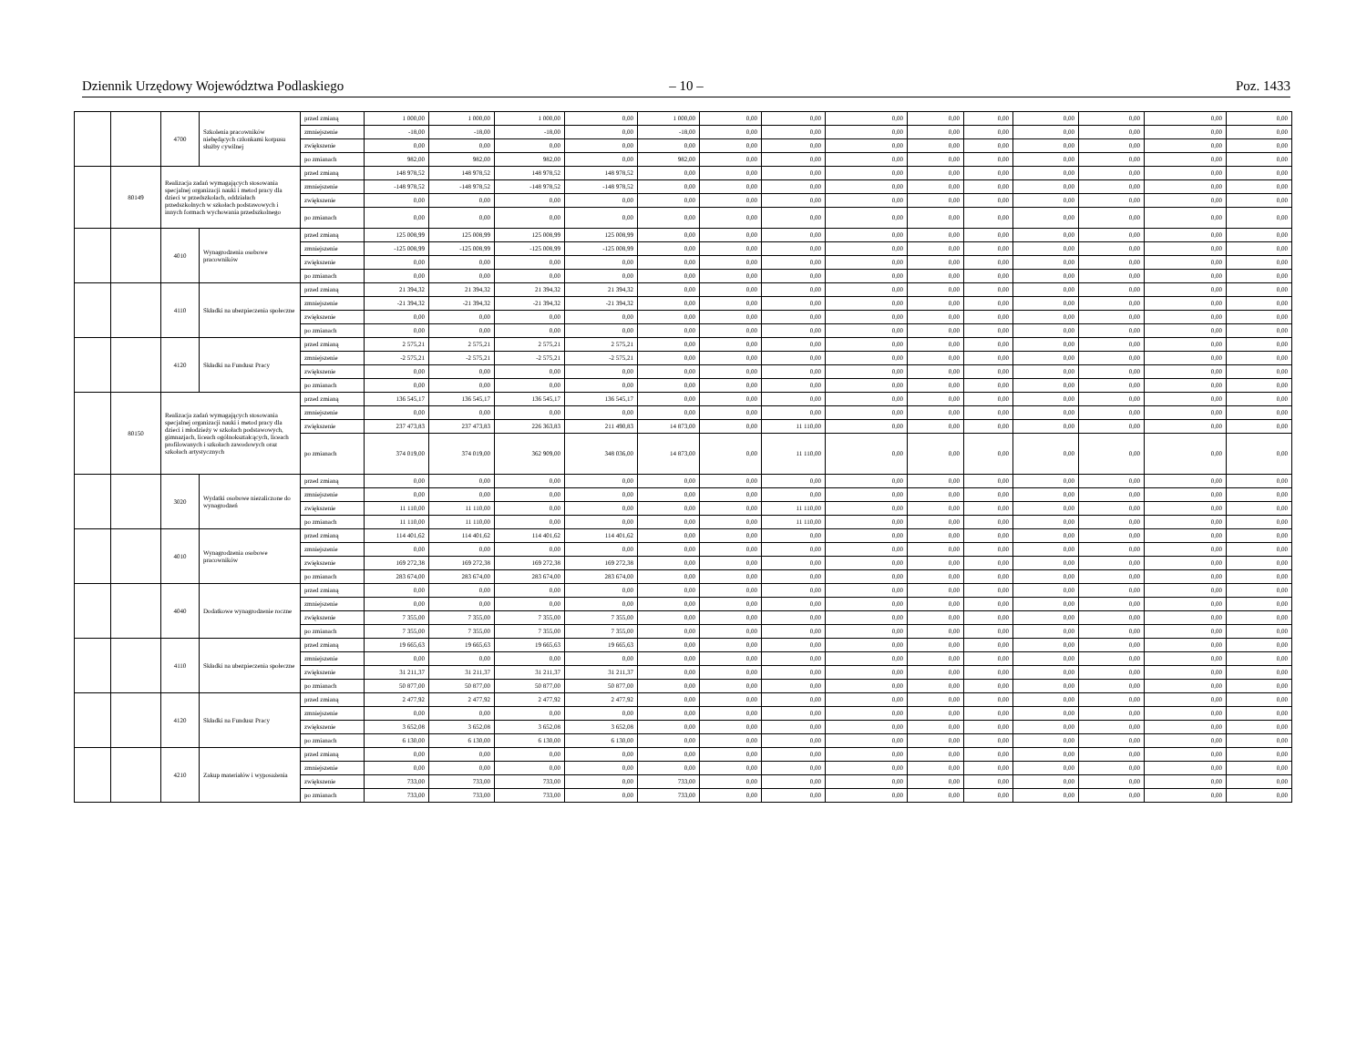Dziennik Urzędowy Województwa Podlaskiego – 10 – Poz. 1433
| | | 4700 | Szkolenia pracowników niebędących członkami korpusu służby cywilnej | przed zmianą | 1 000,00 | 1 000,00 | 1 000,00 | 0,00 | 1 000,00 | 0,00 | 0,00 | 0,00 | 0,00 | 0,00 | 0,00 | 0,00 | 0,00 | 0,00 |
| | | | | zmniejszenie | -18,00 | -18,00 | -18,00 | 0,00 | -18,00 | 0,00 | 0,00 | 0,00 | 0,00 | 0,00 | 0,00 | 0,00 | 0,00 | 0,00 |
| | | | | zwiększenie | 0,00 | 0,00 | 0,00 | 0,00 | 0,00 | 0,00 | 0,00 | 0,00 | 0,00 | 0,00 | 0,00 | 0,00 | 0,00 | 0,00 |
| | | | | po zmianach | 982,00 | 982,00 | 982,00 | 0,00 | 982,00 | 0,00 | 0,00 | 0,00 | 0,00 | 0,00 | 0,00 | 0,00 | 0,00 | 0,00 |
| | 80149 | Realizacja zadań wymagających stosowania specjalnej organizacji nauki i metod pracy dla dzieci w przedszkolach, oddziałach przedszkolnych w szkołach podstawowych i innych formach wychowania przedszkolnego | | przed zmianą | 148 978,52 | 148 978,52 | 148 978,52 | 148 978,52 | 0,00 | 0,00 | 0,00 | 0,00 | 0,00 | 0,00 | 0,00 | 0,00 | 0,00 | 0,00 |
| | | | | zmniejszenie | -148 978,52 | -148 978,52 | -148 978,52 | -148 978,52 | 0,00 | 0,00 | 0,00 | 0,00 | 0,00 | 0,00 | 0,00 | 0,00 | 0,00 | 0,00 |
| | | | | zwiększenie | 0,00 | 0,00 | 0,00 | 0,00 | 0,00 | 0,00 | 0,00 | 0,00 | 0,00 | 0,00 | 0,00 | 0,00 | 0,00 | 0,00 |
| | | | | po zmianach | 0,00 | 0,00 | 0,00 | 0,00 | 0,00 | 0,00 | 0,00 | 0,00 | 0,00 | 0,00 | 0,00 | 0,00 | 0,00 | 0,00 |
| | | 4010 | Wynagrodzenia osobowe pracowników | przed zmianą | 125 008,99 | 125 008,99 | 125 008,99 | 125 008,99 | 0,00 | 0,00 | 0,00 | 0,00 | 0,00 | 0,00 | 0,00 | 0,00 | 0,00 | 0,00 |
| | | | | zmniejszenie | -125 008,99 | -125 008,99 | -125 008,99 | -125 008,99 | 0,00 | 0,00 | 0,00 | 0,00 | 0,00 | 0,00 | 0,00 | 0,00 | 0,00 | 0,00 |
| | | | | zwiększenie | 0,00 | 0,00 | 0,00 | 0,00 | 0,00 | 0,00 | 0,00 | 0,00 | 0,00 | 0,00 | 0,00 | 0,00 | 0,00 | 0,00 |
| | | | | po zmianach | 0,00 | 0,00 | 0,00 | 0,00 | 0,00 | 0,00 | 0,00 | 0,00 | 0,00 | 0,00 | 0,00 | 0,00 | 0,00 | 0,00 |
| | | 4110 | Składki na ubezpieczenia społeczne | przed zmianą | 21 394,32 | 21 394,32 | 21 394,32 | 21 394,32 | 0,00 | 0,00 | 0,00 | 0,00 | 0,00 | 0,00 | 0,00 | 0,00 | 0,00 | 0,00 |
| | | | | zmniejszenie | -21 394,32 | -21 394,32 | -21 394,32 | -21 394,32 | 0,00 | 0,00 | 0,00 | 0,00 | 0,00 | 0,00 | 0,00 | 0,00 | 0,00 | 0,00 |
| | | | | zwiększenie | 0,00 | 0,00 | 0,00 | 0,00 | 0,00 | 0,00 | 0,00 | 0,00 | 0,00 | 0,00 | 0,00 | 0,00 | 0,00 | 0,00 |
| | | | | po zmianach | 0,00 | 0,00 | 0,00 | 0,00 | 0,00 | 0,00 | 0,00 | 0,00 | 0,00 | 0,00 | 0,00 | 0,00 | 0,00 | 0,00 |
| | | 4120 | Składki na Fundusz Pracy | przed zmianą | 2 575,21 | 2 575,21 | 2 575,21 | 2 575,21 | 0,00 | 0,00 | 0,00 | 0,00 | 0,00 | 0,00 | 0,00 | 0,00 | 0,00 | 0,00 |
| | | | | zmniejszenie | -2 575,21 | -2 575,21 | -2 575,21 | -2 575,21 | 0,00 | 0,00 | 0,00 | 0,00 | 0,00 | 0,00 | 0,00 | 0,00 | 0,00 | 0,00 |
| | | | | zwiększenie | 0,00 | 0,00 | 0,00 | 0,00 | 0,00 | 0,00 | 0,00 | 0,00 | 0,00 | 0,00 | 0,00 | 0,00 | 0,00 | 0,00 |
| | | | | po zmianach | 0,00 | 0,00 | 0,00 | 0,00 | 0,00 | 0,00 | 0,00 | 0,00 | 0,00 | 0,00 | 0,00 | 0,00 | 0,00 | 0,00 |
| | 80150 | Realizacja zadań wymagających stosowania specjalnej organizacji nauki i metod pracy dla dzieci i młodzieży w szkołach podstawowych, gimnazjach, liceach ogólnokształcących, liceach profilowanych i szkołach zawodowych oraz szkołach artystycznych | | przed zmianą | 136 545,17 | 136 545,17 | 136 545,17 | 136 545,17 | 0,00 | 0,00 | 0,00 | 0,00 | 0,00 | 0,00 | 0,00 | 0,00 | 0,00 | 0,00 |
| | | | | zmniejszenie | 0,00 | 0,00 | 0,00 | 0,00 | 0,00 | 0,00 | 0,00 | 0,00 | 0,00 | 0,00 | 0,00 | 0,00 | 0,00 | 0,00 |
| | | | | zwiększenie | 237 473,83 | 237 473,83 | 226 363,83 | 211 490,83 | 14 873,00 | 0,00 | 11 110,00 | 0,00 | 0,00 | 0,00 | 0,00 | 0,00 | 0,00 | 0,00 |
| | | | | po zmianach | 374 019,00 | 374 019,00 | 362 909,00 | 348 036,00 | 14 873,00 | 0,00 | 11 110,00 | 0,00 | 0,00 | 0,00 | 0,00 | 0,00 | 0,00 | 0,00 |
| | | 3020 | Wydatki osobowe niezaliczone do wynagrodzeń | przed zmianą | 0,00 | 0,00 | 0,00 | 0,00 | 0,00 | 0,00 | 0,00 | 0,00 | 0,00 | 0,00 | 0,00 | 0,00 | 0,00 | 0,00 |
| | | | | zmniejszenie | 0,00 | 0,00 | 0,00 | 0,00 | 0,00 | 0,00 | 0,00 | 0,00 | 0,00 | 0,00 | 0,00 | 0,00 | 0,00 | 0,00 |
| | | | | zwiększenie | 11 110,00 | 11 110,00 | 0,00 | 0,00 | 0,00 | 0,00 | 11 110,00 | 0,00 | 0,00 | 0,00 | 0,00 | 0,00 | 0,00 | 0,00 |
| | | | | po zmianach | 11 110,00 | 11 110,00 | 0,00 | 0,00 | 0,00 | 0,00 | 11 110,00 | 0,00 | 0,00 | 0,00 | 0,00 | 0,00 | 0,00 | 0,00 |
| | | 4010 | Wynagrodzenia osobowe pracowników | przed zmianą | 114 401,62 | 114 401,62 | 114 401,62 | 114 401,62 | 0,00 | 0,00 | 0,00 | 0,00 | 0,00 | 0,00 | 0,00 | 0,00 | 0,00 | 0,00 |
| | | | | zmniejszenie | 0,00 | 0,00 | 0,00 | 0,00 | 0,00 | 0,00 | 0,00 | 0,00 | 0,00 | 0,00 | 0,00 | 0,00 | 0,00 | 0,00 |
| | | | | zwiększenie | 169 272,38 | 169 272,38 | 169 272,38 | 169 272,38 | 0,00 | 0,00 | 0,00 | 0,00 | 0,00 | 0,00 | 0,00 | 0,00 | 0,00 | 0,00 |
| | | | | po zmianach | 283 674,00 | 283 674,00 | 283 674,00 | 283 674,00 | 0,00 | 0,00 | 0,00 | 0,00 | 0,00 | 0,00 | 0,00 | 0,00 | 0,00 | 0,00 |
| | | 4040 | Dodatkowe wynagrodzenie roczne | przed zmianą | 0,00 | 0,00 | 0,00 | 0,00 | 0,00 | 0,00 | 0,00 | 0,00 | 0,00 | 0,00 | 0,00 | 0,00 | 0,00 | 0,00 |
| | | | | zmniejszenie | 0,00 | 0,00 | 0,00 | 0,00 | 0,00 | 0,00 | 0,00 | 0,00 | 0,00 | 0,00 | 0,00 | 0,00 | 0,00 | 0,00 |
| | | | | zwiększenie | 7 355,00 | 7 355,00 | 7 355,00 | 7 355,00 | 0,00 | 0,00 | 0,00 | 0,00 | 0,00 | 0,00 | 0,00 | 0,00 | 0,00 | 0,00 |
| | | | | po zmianach | 7 355,00 | 7 355,00 | 7 355,00 | 7 355,00 | 0,00 | 0,00 | 0,00 | 0,00 | 0,00 | 0,00 | 0,00 | 0,00 | 0,00 | 0,00 |
| | | 4110 | Składki na ubezpieczenia społeczne | przed zmianą | 19 665,63 | 19 665,63 | 19 665,63 | 19 665,63 | 0,00 | 0,00 | 0,00 | 0,00 | 0,00 | 0,00 | 0,00 | 0,00 | 0,00 | 0,00 |
| | | | | zmniejszenie | 0,00 | 0,00 | 0,00 | 0,00 | 0,00 | 0,00 | 0,00 | 0,00 | 0,00 | 0,00 | 0,00 | 0,00 | 0,00 | 0,00 |
| | | | | zwiększenie | 31 211,37 | 31 211,37 | 31 211,37 | 31 211,37 | 0,00 | 0,00 | 0,00 | 0,00 | 0,00 | 0,00 | 0,00 | 0,00 | 0,00 | 0,00 |
| | | | | po zmianach | 50 877,00 | 50 877,00 | 50 877,00 | 50 877,00 | 0,00 | 0,00 | 0,00 | 0,00 | 0,00 | 0,00 | 0,00 | 0,00 | 0,00 | 0,00 |
| | | 4120 | Składki na Fundusz Pracy | przed zmianą | 2 477,92 | 2 477,92 | 2 477,92 | 2 477,92 | 0,00 | 0,00 | 0,00 | 0,00 | 0,00 | 0,00 | 0,00 | 0,00 | 0,00 | 0,00 |
| | | | | zmniejszenie | 0,00 | 0,00 | 0,00 | 0,00 | 0,00 | 0,00 | 0,00 | 0,00 | 0,00 | 0,00 | 0,00 | 0,00 | 0,00 | 0,00 |
| | | | | zwiększenie | 3 652,08 | 3 652,08 | 3 652,08 | 3 652,08 | 0,00 | 0,00 | 0,00 | 0,00 | 0,00 | 0,00 | 0,00 | 0,00 | 0,00 | 0,00 |
| | | | | po zmianach | 6 130,00 | 6 130,00 | 6 130,00 | 6 130,00 | 0,00 | 0,00 | 0,00 | 0,00 | 0,00 | 0,00 | 0,00 | 0,00 | 0,00 | 0,00 |
| | | 4210 | Zakup materiałów i wyposażenia | przed zmianą | 0,00 | 0,00 | 0,00 | 0,00 | 0,00 | 0,00 | 0,00 | 0,00 | 0,00 | 0,00 | 0,00 | 0,00 | 0,00 | 0,00 |
| | | | | zmniejszenie | 0,00 | 0,00 | 0,00 | 0,00 | 0,00 | 0,00 | 0,00 | 0,00 | 0,00 | 0,00 | 0,00 | 0,00 | 0,00 | 0,00 |
| | | | | zwiększenie | 733,00 | 733,00 | 733,00 | 0,00 | 733,00 | 0,00 | 0,00 | 0,00 | 0,00 | 0,00 | 0,00 | 0,00 | 0,00 | 0,00 |
| | | | | po zmianach | 733,00 | 733,00 | 733,00 | 0,00 | 733,00 | 0,00 | 0,00 | 0,00 | 0,00 | 0,00 | 0,00 | 0,00 | 0,00 | 0,00 |